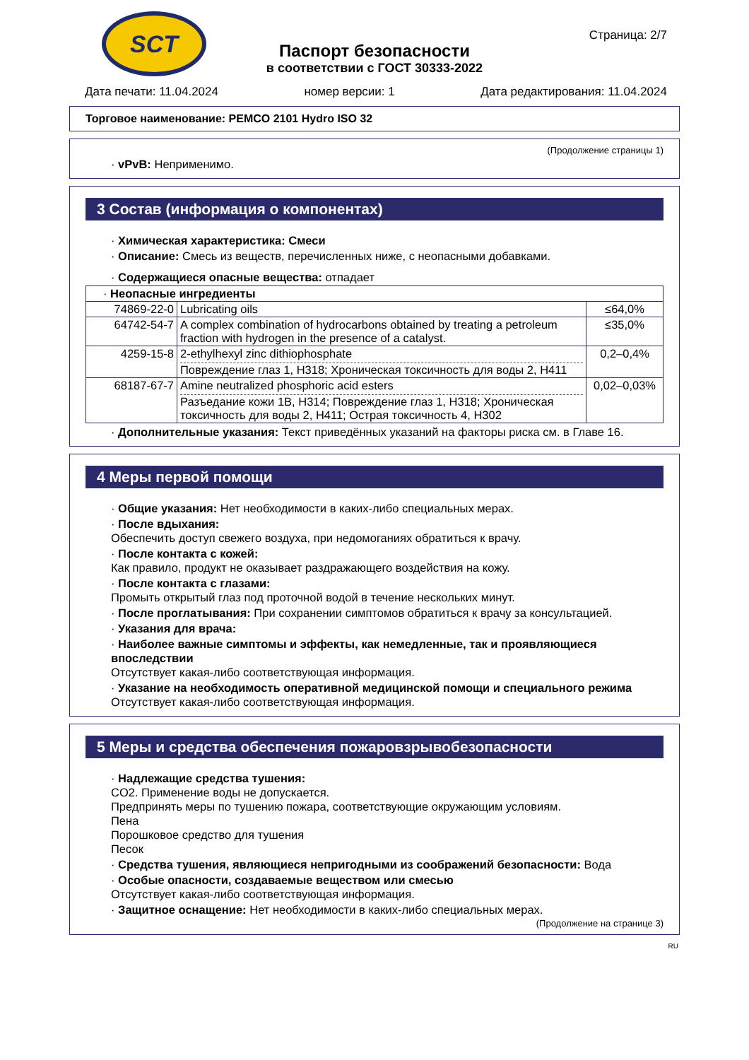SCT
Страница: 2/7
Паспорт безопасности
в соответствии с ГОСТ 30333-2022
Дата печати: 11.04.2024 номер версии: 1 Дата редактирования: 11.04.2024
Торговое наименование: PEMCO 2101 Hydro ISO 32
(Продолжение страницы 1)
· vPvB: Неприменимо.
3 Состав (информация о компонентах)
· Химическая характеристика: Смеси
· Описание: Смесь из веществ, перечисленных ниже, с неопасными добавками.
· Содержащиеся опасные вещества: отпадает
| · Неопасные ингредиенты | | |
| 74869-22-0 | Lubricating oils | ≤64,0% |
| 64742-54-7 | A complex combination of hydrocarbons obtained by treating a petroleum fraction with hydrogen in the presence of a catalyst. | ≤35,0% |
| 4259-15-8 | 2-ethylhexyl zinc dithiophosphate Повреждение глаз 1, H318; Хроническая токсичность для воды 2, H411 | 0,2–0,4% |
| 68187-67-7 | Amine neutralized phosphoric acid esters Разъедание кожи 1B, H314; Повреждение глаз 1, H318; Хроническая токсичность для воды 2, H411; Острая токсичность 4, H302 | 0,02–0,03% |
· Дополнительные указания: Текст приведённых указаний на факторы риска см. в Главе 16.
4 Меры первой помощи
· Общие указания: Нет необходимости в каких-либо специальных мерах.
· После вдыхания:
Обеспечить доступ свежего воздуха, при недомоганиях обратиться к врачу.
· После контакта с кожей:
Как правило, продукт не оказывает раздражающего воздействия на кожу.
· После контакта с глазами:
Промыть открытый глаз под проточной водой в течение нескольких минут.
· После проглатывания: При сохранении симптомов обратиться к врачу за консультацией.
· Указания для врача:
· Наиболее важные симптомы и эффекты, как немедленные, так и проявляющиеся впоследствии
Отсутствует какая-либо соответствующая информация.
· Указание на необходимость оперативной медицинской помощи и специального режима
Отсутствует какая-либо соответствующая информация.
5 Меры и средства обеспечения пожаровзрывобезопасности
· Надлежащие средства тушения:
CO2. Применение воды не допускается.
Предпринять меры по тушению пожара, соответствующие окружающим условиям.
Пена
Порошковое средство для тушения
Песок
· Средства тушения, являющиеся непригодными из соображений безопасности: Вода
· Особые опасности, создаваемые веществом или смесью
Отсутствует какая-либо соответствующая информация.
· Защитное оснащение: Нет необходимости в каких-либо специальных мерах.
(Продолжение на странице 3)
RU